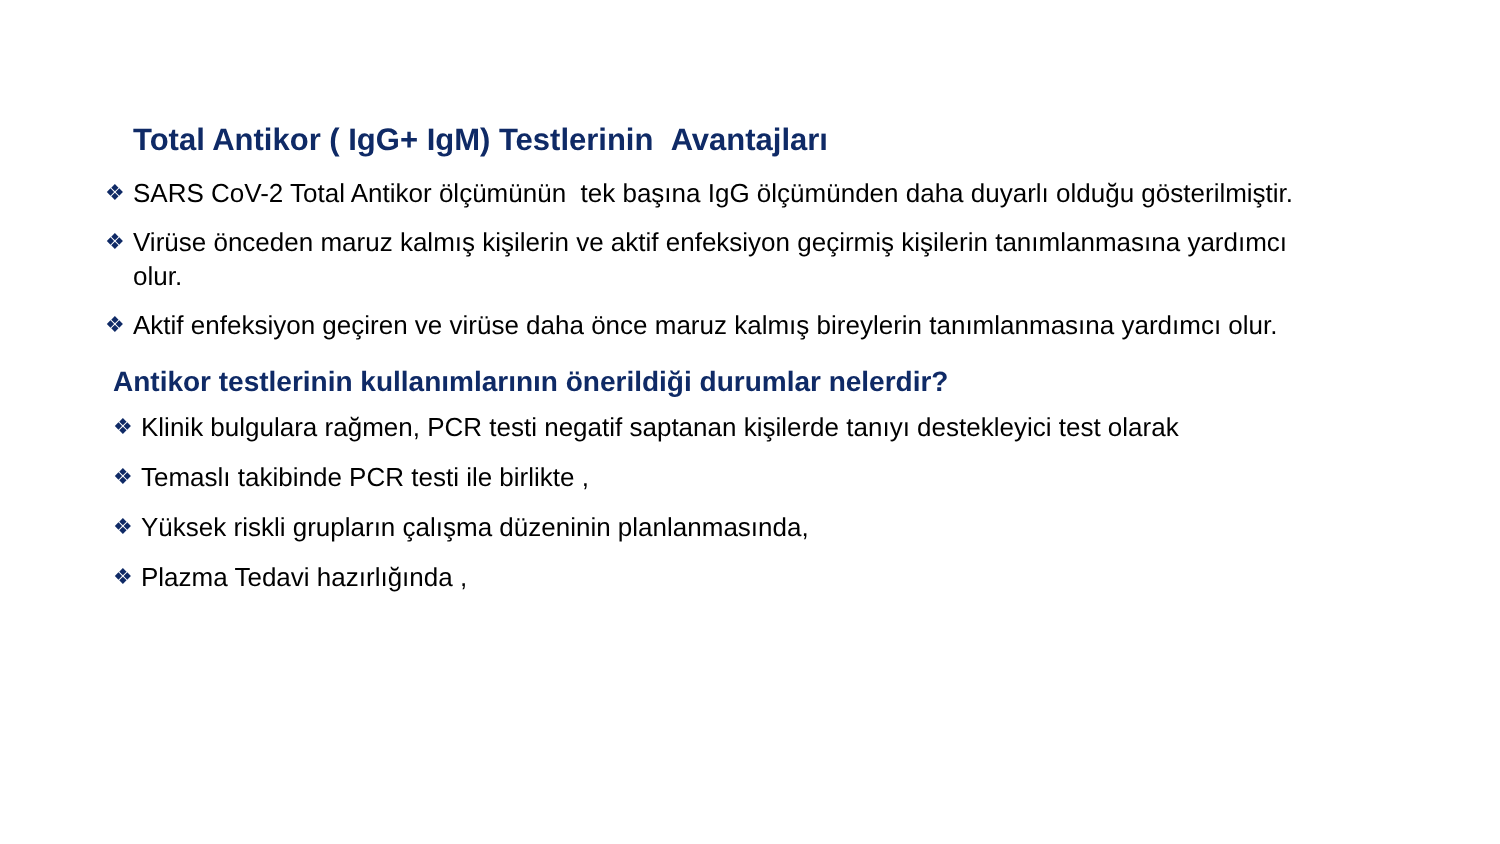Total Antikor ( IgG+ IgM) Testlerinin Avantajları
❖ SARS CoV-2 Total Antikor ölçümünün tek başına IgG ölçümünden daha duyarlı olduğu gösterilmiştir.
❖ Virüse önceden maruz kalmış kişilerin ve aktif enfeksiyon geçirmiş kişilerin tanımlanmasına yardımcı olur.
❖ Aktif enfeksiyon geçiren ve virüse daha önce maruz kalmış bireylerin tanımlanmasına yardımcı olur.
Antikor testlerinin kullanımlarının önerildiği durumlar nelerdir?
❖ Klinik bulgulara rağmen, PCR testi negatif saptanan kişilerde tanıyı destekleyici test olarak
❖ Temaslı takibinde PCR testi ile birlikte ,
❖ Yüksek riskli grupların çalışma düzeninin planlanmasında,
❖ Plazma Tedavi hazırlığında ,